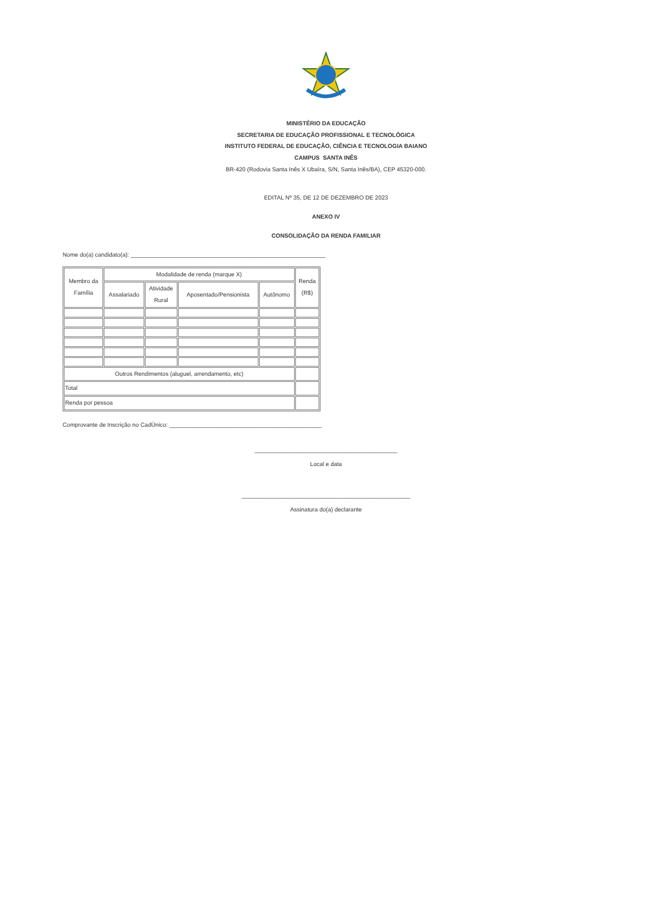MINISTÉRIO DA EDUCAÇÃO
SECRETARIA DE EDUCAÇÃO PROFISSIONAL E TECNOLÓGICA
INSTITUTO FEDERAL DE EDUCAÇÃO, CIÊNCIA E TECNOLOGIA BAIANO
CAMPUS SANTA INÊS
BR-420 (Rodovia Santa Inês X Ubaíra, S/N, Santa Inês/BA), CEP 45320-000.
EDITAL Nº 35, DE 12 DE DEZEMBRO DE 2023
ANEXO IV
CONSOLIDAÇÃO DA RENDA FAMILIAR
Nome do(a) candidato(a): ____________________________________________________________
| Membro da Família | Modalidade de renda (marque X) | | | | Renda (R$) |
| --- | --- | --- | --- | --- | --- |
| | Assalariado | Atividade Rural | Aposentado/Pensionista | Autônomo | |
| Outros Rendimentos (aluguel, arrendamento, etc) | | | | | |
| Total | | | | | |
| Renda por pessoa | | | | | |
Comprovante de Inscrição no CadÚnico: _______________________________________________
____________________________________________
Local e data
____________________________________________________
Assinatura do(a) declarante